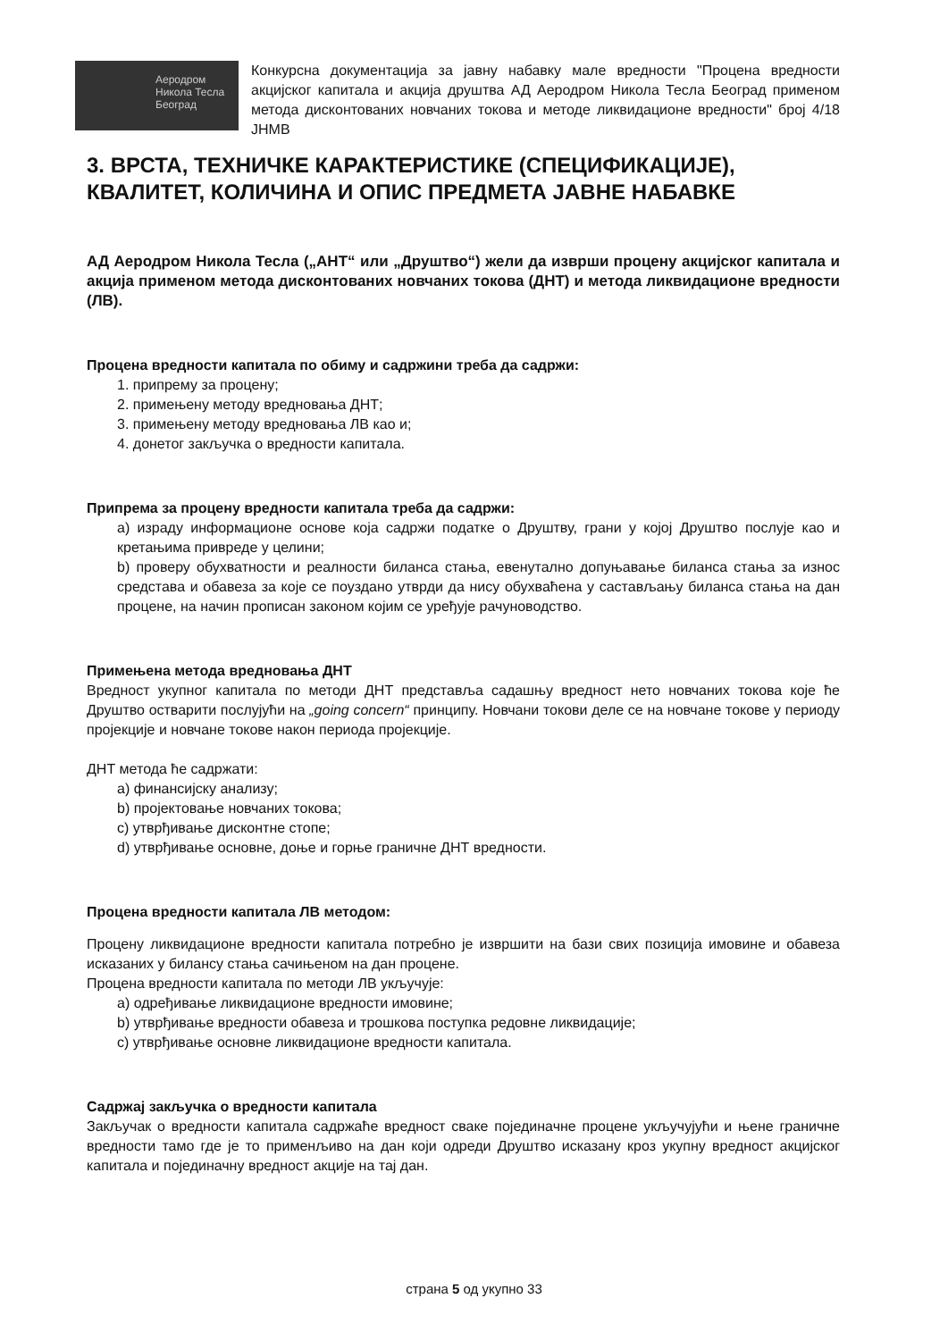Аеродром
Никола Тесла
Београд
Конкурсна документација за јавну набавку мале вредности "Процена вредности акцијског капитала и акција друштва АД Аеродром Никола Тесла Београд применом метода дисконтованих новчаних токова и методе ликвидационе вредности" број 4/18 ЈНМВ
3. ВРСТА, ТЕХНИЧКЕ КАРАКТЕРИСТИКЕ (СПЕЦИФИКАЦИЈЕ), КВАЛИТЕТ, КОЛИЧИНА И ОПИС ПРЕДМЕТА ЈАВНЕ НАБАВКЕ
АД Аеродром Никола Тесла („АНТ“ или „Друштво“) жели да изврши процену акцијског капитала и акција применом метода дисконтованих новчаних токова (ДНТ) и метода ликвидационе вредности (ЛВ).
Процена вредности капитала по обиму и садржини треба да садржи:
1. припрему за процену;
2. примењену методу вредновања ДНТ;
3. примењену методу вредновања ЛВ као и;
4. донетог закључка о вредности капитала.
Припрема за процену вредности капитала треба да садржи:
а) израду информационе основе која садржи податке о Друштву, грани у којој Друштво послује као и кретањима привреде у целини;
b) проверу обухватности и реалности биланса стања, евенутално допуњавање биланса стања за износ средстава и обавеза за које се поуздано утврди да нису обухваћена у састављању биланса стања на дан процене, на начин прописан законом којим се уређује рачуноводство.
Примењена метода вредновања ДНТ
Вредност укупног капитала по методи ДНТ представља садашњу вредност нето новчаних токова које ће Друштво остварити послујући на „going concern“ принципу. Новчани токови деле се на новчане токове у периоду пројекције и новчане токове након периода пројекције.
ДНТ метода ће садржати:
а) финансијску анализу;
b) пројектовање новчаних токова;
c) утврђивање дисконтне стопе;
d) утврђивање основне, доње и горње граничне ДНТ вредности.
Процена вредности капитала ЛВ методом:
Процену ликвидационе вредности капитала потребно је извршити на бази свих позиција имовине и обавеза исказаних у билансу стања сачињеном на дан процене.
Процена вредности капитала по методи ЛВ укључује:
а) одређивање ликвидационе вредности имовине;
b) утврђивање вредности обавеза и трошкова поступка редовне ликвидације;
c) утврђивање основне ликвидационе вредности капитала.
Садржај закључка о вредности капитала
Закључак о вредности капитала садржаће вредност сваке појединачне процене укључујући и њене граничне вредности тамо где је то применљиво на дан који одреди Друштво исказану кроз укупну вредност акцијског капитала и појединачну вредност акције на тај дан.
страна 5 од укупно 33